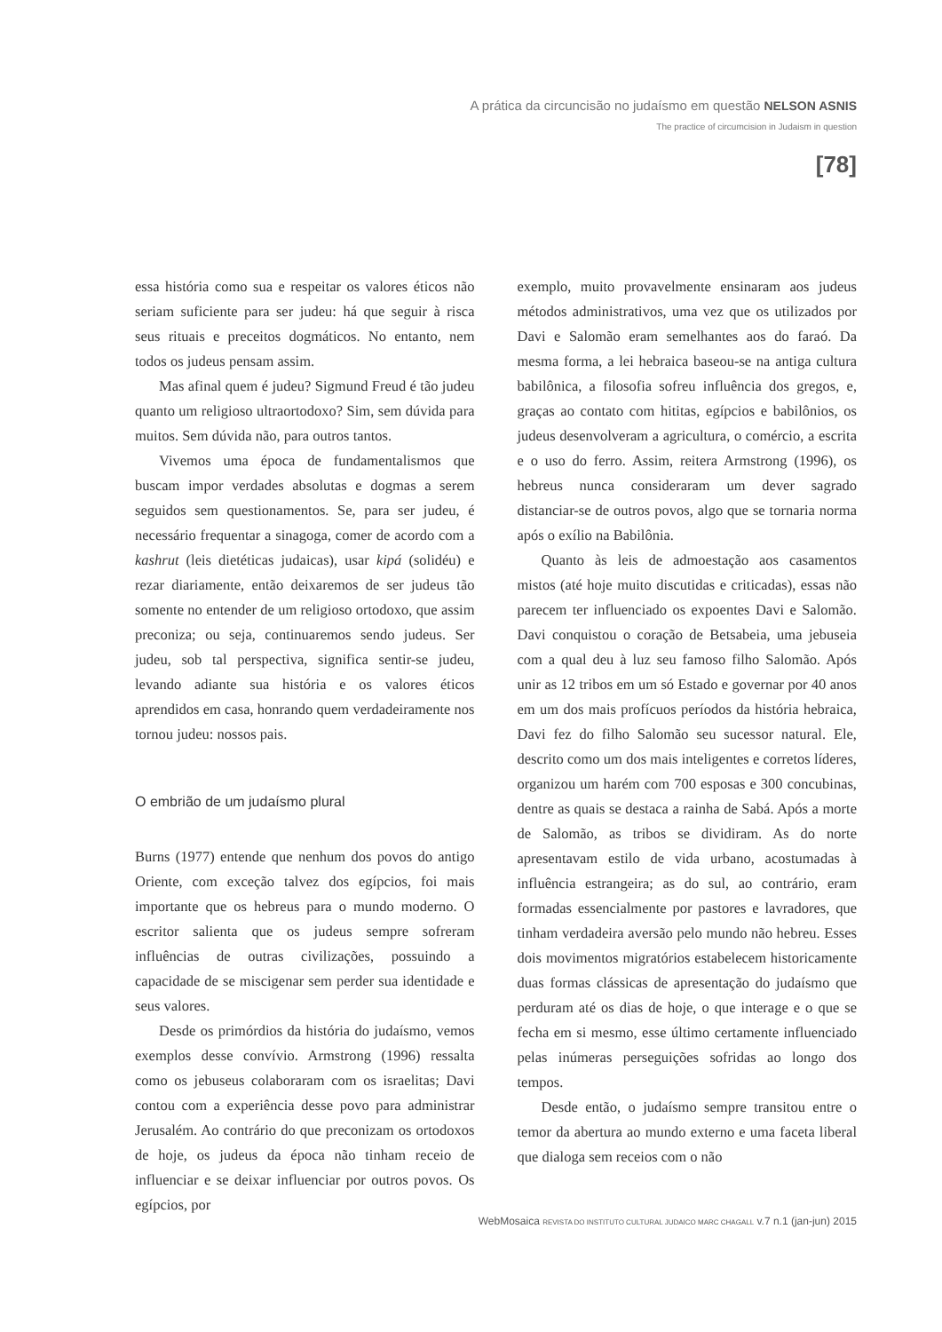A prática da circuncisão no judaísmo em questão NELSON ASNIS
The practice of circumcision in Judaism in question
[78]
essa história como sua e respeitar os valores éticos não seriam suficiente para ser judeu: há que seguir à risca seus rituais e preceitos dogmáticos. No entanto, nem todos os judeus pensam assim.
Mas afinal quem é judeu? Sigmund Freud é tão judeu quanto um religioso ultraortodoxo? Sim, sem dúvida para muitos. Sem dúvida não, para outros tantos.
Vivemos uma época de fundamentalismos que buscam impor verdades absolutas e dogmas a serem seguidos sem questionamentos. Se, para ser judeu, é necessário frequentar a sinagoga, comer de acordo com a kashrut (leis dietéticas judaicas), usar kipá (solidéu) e rezar diariamente, então deixaremos de ser judeus tão somente no entender de um religioso ortodoxo, que assim preconiza; ou seja, continuaremos sendo judeus. Ser judeu, sob tal perspectiva, significa sentir-se judeu, levando adiante sua história e os valores éticos aprendidos em casa, honrando quem verdadeiramente nos tornou judeu: nossos pais.
O embrião de um judaísmo plural
Burns (1977) entende que nenhum dos povos do antigo Oriente, com exceção talvez dos egípcios, foi mais importante que os hebreus para o mundo moderno. O escritor salienta que os judeus sempre sofreram influências de outras civilizações, possuindo a capacidade de se miscigenar sem perder sua identidade e seus valores.
Desde os primórdios da história do judaísmo, vemos exemplos desse convívio. Armstrong (1996) ressalta como os jebuseus colaboraram com os israelitas; Davi contou com a experiência desse povo para administrar Jerusalém. Ao contrário do que preconizam os ortodoxos de hoje, os judeus da época não tinham receio de influenciar e se deixar influenciar por outros povos. Os egípcios, por
exemplo, muito provavelmente ensinaram aos judeus métodos administrativos, uma vez que os utilizados por Davi e Salomão eram semelhantes aos do faraó. Da mesma forma, a lei hebraica baseou-se na antiga cultura babilônica, a filosofia sofreu influência dos gregos, e, graças ao contato com hititas, egípcios e babilônios, os judeus desenvolveram a agricultura, o comércio, a escrita e o uso do ferro. Assim, reitera Armstrong (1996), os hebreus nunca consideraram um dever sagrado distanciar-se de outros povos, algo que se tornaria norma após o exílio na Babilônia.
Quanto às leis de admoestação aos casamentos mistos (até hoje muito discutidas e criticadas), essas não parecem ter influenciado os expoentes Davi e Salomão. Davi conquistou o coração de Betsabeia, uma jebuseia com a qual deu à luz seu famoso filho Salomão. Após unir as 12 tribos em um só Estado e governar por 40 anos em um dos mais profícuos períodos da história hebraica, Davi fez do filho Salomão seu sucessor natural. Ele, descrito como um dos mais inteligentes e corretos líderes, organizou um harém com 700 esposas e 300 concubinas, dentre as quais se destaca a rainha de Sabá. Após a morte de Salomão, as tribos se dividiram. As do norte apresentavam estilo de vida urbano, acostumadas à influência estrangeira; as do sul, ao contrário, eram formadas essencialmente por pastores e lavradores, que tinham verdadeira aversão pelo mundo não hebreu. Esses dois movimentos migratórios estabelecem historicamente duas formas clássicas de apresentação do judaísmo que perduram até os dias de hoje, o que interage e o que se fecha em si mesmo, esse último certamente influenciado pelas inúmeras perseguições sofridas ao longo dos tempos.
Desde então, o judaísmo sempre transitou entre o temor da abertura ao mundo externo e uma faceta liberal que dialoga sem receios com o não
WebMosaica REVISTA DO INSTITUTO CULTURAL JUDAICO MARC CHAGALL v.7 n.1 (jan-jun) 2015